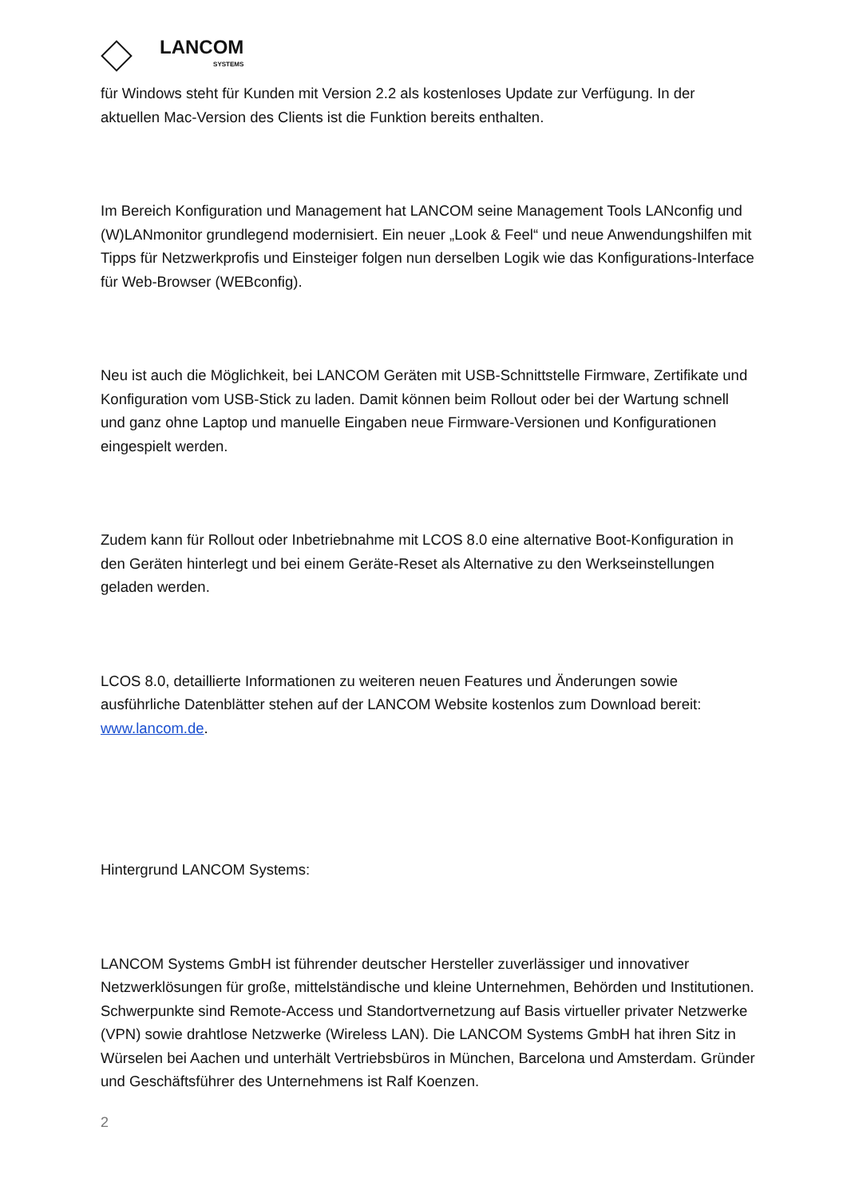LANCOM
SYSTEMS
für Windows steht für Kunden mit Version 2.2 als kostenloses Update zur Verfügung. In der aktuellen Mac-Version des Clients ist die Funktion bereits enthalten.
Im Bereich Konfiguration und Management hat LANCOM seine Management Tools LANconfig und (W)LANmonitor grundlegend modernisiert. Ein neuer „Look & Feel“ und neue Anwendungshilfen mit Tipps für Netzwerkprofis und Einsteiger folgen nun derselben Logik wie das Konfigurations-Interface für Web-Browser (WEBconfig).
Neu ist auch die Möglichkeit, bei LANCOM Geräten mit USB-Schnittstelle Firmware, Zertifikate und Konfiguration vom USB-Stick zu laden. Damit können beim Rollout oder bei der Wartung schnell und ganz ohne Laptop und manuelle Eingaben neue Firmware-Versionen und Konfigurationen eingespielt werden.
Zudem kann für Rollout oder Inbetriebnahme mit LCOS 8.0 eine alternative Boot-Konfiguration in den Geräten hinterlegt und bei einem Geräte-Reset als Alternative zu den Werkseinstellungen geladen werden.
LCOS 8.0, detaillierte Informationen zu weiteren neuen Features und Änderungen sowie ausführliche Datenblätter stehen auf der LANCOM Website kostenlos zum Download bereit: www.lancom.de.
Hintergrund LANCOM Systems:
LANCOM Systems GmbH ist führender deutscher Hersteller zuverlässiger und innovativer Netzwerklösungen für große, mittelständische und kleine Unternehmen, Behörden und Institutionen. Schwerpunkte sind Remote-Access und Standortvernetzung auf Basis virtueller privater Netzwerke (VPN) sowie drahtlose Netzwerke (Wireless LAN). Die LANCOM Systems GmbH hat ihren Sitz in Würselen bei Aachen und unterhält Vertriebsbüros in München, Barcelona und Amsterdam. Gründer und Geschäftsführer des Unternehmens ist Ralf Koenzen.
2